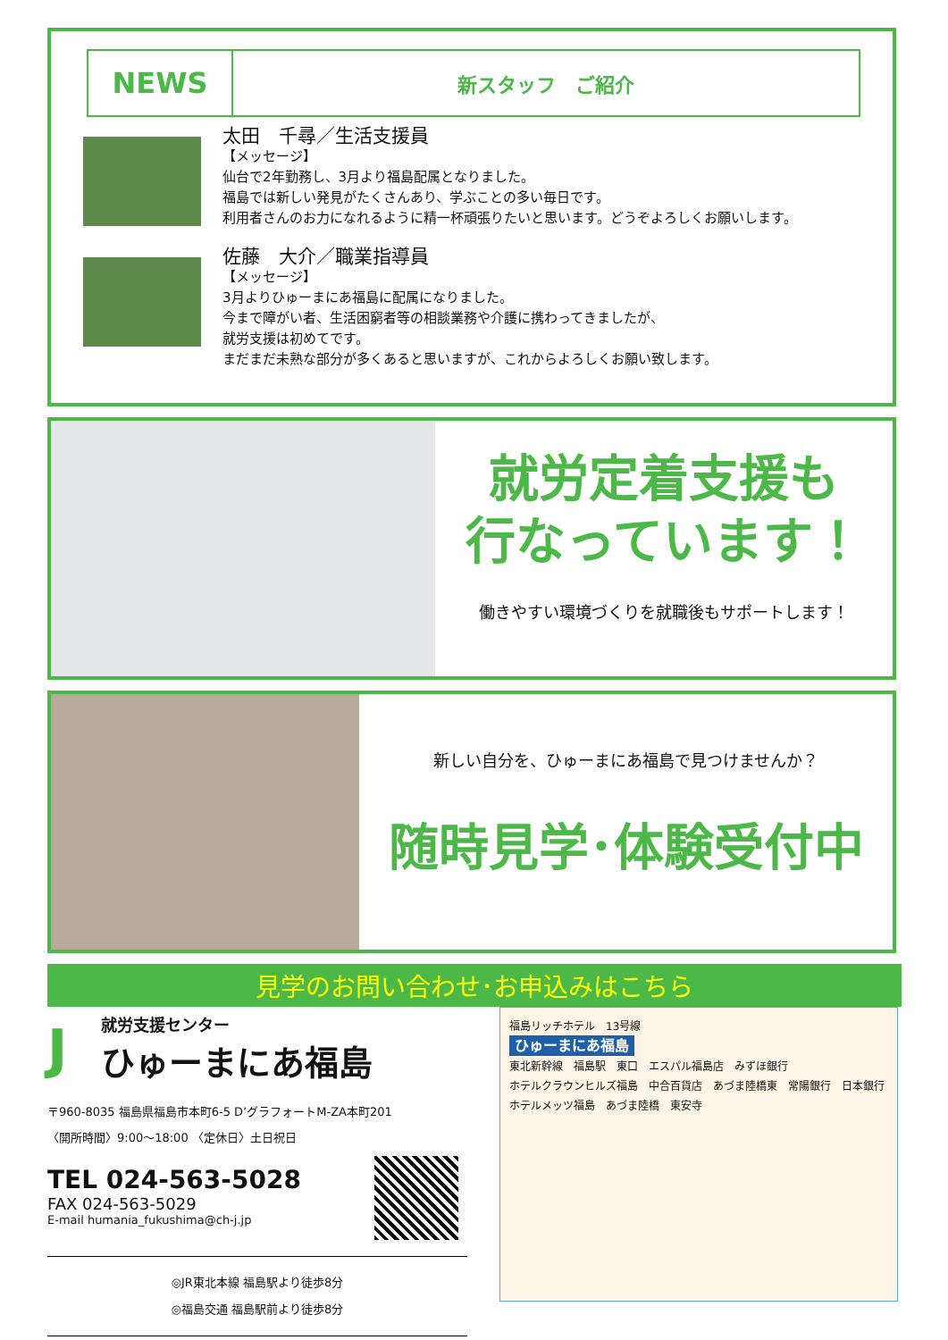NEWS
新スタッフ　ご紹介
太田　千尋／生活支援員
【メッセージ】
仙台で2年勤務し、3月より福島配属となりました。
福島では新しい発見がたくさんあり、学ぶことの多い毎日です。
利用者さんのお力になれるように精一杯頑張りたいと思います。どうぞよろしくお願いします。
佐藤　大介／職業指導員
【メッセージ】
3月よりひゅーまにあ福島に配属になりました。
今まで障がい者、生活困窮者等の相談業務や介護に携わってきましたが、
就労支援は初めてです。
まだまだ未熟な部分が多くあると思いますが、これからよろしくお願い致します。
就労定着支援も
行なっています！
働きやすい環境づくりを就職後もサポートします！
新しい自分を、ひゅーまにあ福島で見つけませんか？
随時見学･体験受付中
見学のお問い合わせ･お申込みはこちら
J
就労支援センター
ひゅーまにあ福島
〒960-8035 福島県福島市本町6-5 D’グラフォートM-ZA本町201
〈開所時間〉9:00～18:00 〈定休日〉土日祝日
TEL 024-563-5028
FAX 024-563-5029
E-mail humania_fukushima@ch-j.jp
◎JR東北本線 福島駅より徒歩8分
◎福島交通 福島駅前より徒歩8分
福島リッチホテル　13号線
ひゅーまにあ福島
東北新幹線　福島駅　東口　エスパル福島店　みずほ銀行
ホテルクラウンヒルズ福島　中合百貨店　あづま陸橋東　常陽銀行　日本銀行
ホテルメッツ福島　あづま陸橋　東安寺